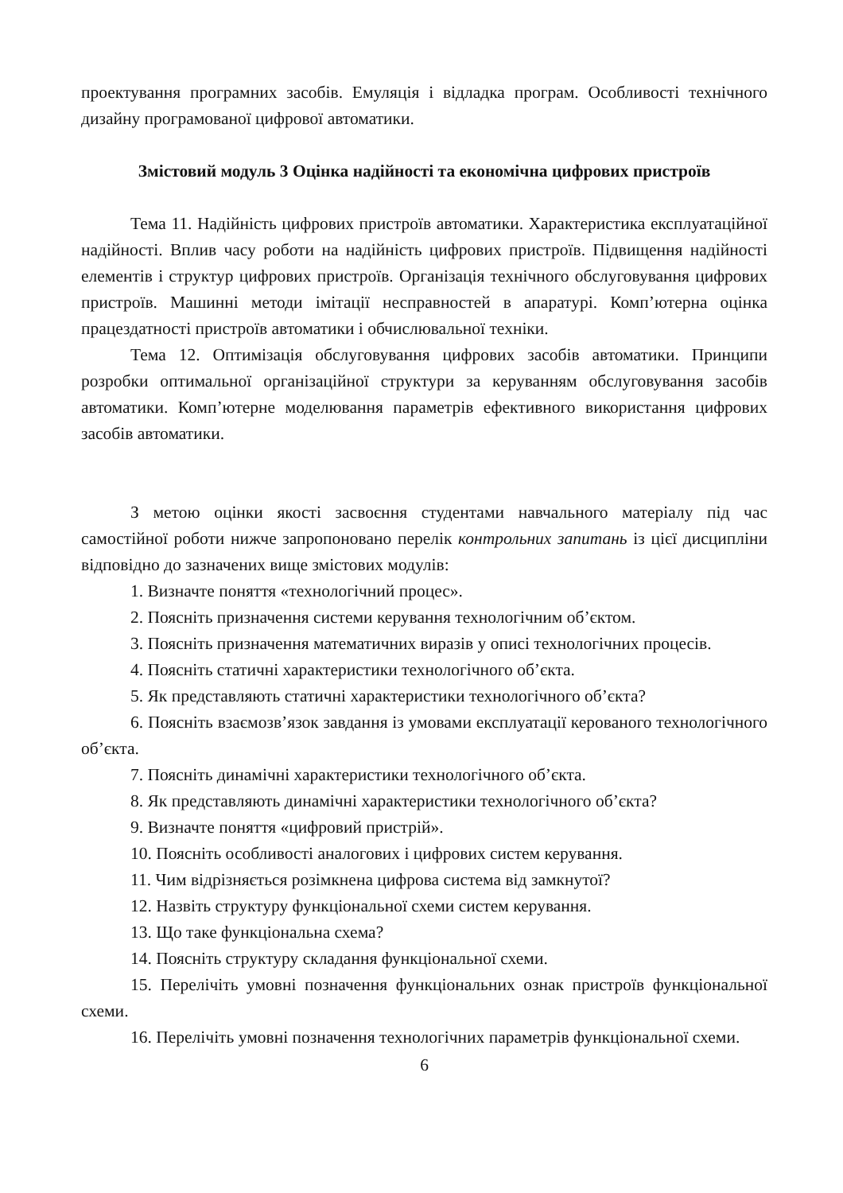проектування програмних засобів. Емуляція і відладка програм. Особливості технічного дизайну програмованої цифрової автоматики.
Змістовий модуль 3 Оцінка надійності та економічна цифрових пристроїв
Тема 11. Надійність цифрових пристроїв автоматики. Характеристика експлуатаційної надійності. Вплив часу роботи на надійність цифрових пристроїв. Підвищення надійності елементів і структур цифрових пристроїв. Організація технічного обслуговування цифрових пристроїв. Машинні методи імітації несправностей в апаратурі. Комп’ютерна оцінка працездатності пристроїв автоматики і обчислювальної техніки.
Тема 12. Оптимізація обслуговування цифрових засобів автоматики. Принципи розробки оптимальної організаційної структури за керуванням обслуговування засобів автоматики. Комп’ютерне моделювання параметрів ефективного використання цифрових засобів автоматики.
З метою оцінки якості засвоєння студентами навчального матеріалу під час самостійної роботи нижче запропоновано перелік контрольних запитань із цієї дисципліни відповідно до зазначених вище змістових модулів:
1. Визначте поняття «технологічний процес».
2. Поясніть призначення системи керування технологічним об’єктом.
3. Поясніть призначення математичних виразів у описі технологічних процесів.
4. Поясніть статичні характеристики технологічного об’єкта.
5. Як представляють статичні характеристики технологічного об’єкта?
6. Поясніть взаємозв’язок завдання із умовами експлуатації керованого технологічного об’єкта.
7. Поясніть динамічні характеристики технологічного об’єкта.
8. Як представляють динамічні характеристики технологічного об’єкта?
9. Визначте поняття «цифровий пристрій».
10. Поясніть особливості аналогових і цифрових систем керування.
11. Чим відрізняється розімкнена цифрова система від замкнутої?
12. Назвіть структуру функціональної схеми систем керування.
13. Що таке функціональна схема?
14. Поясніть структуру складання функціональної схеми.
15. Перелічіть умовні позначення функціональних ознак пристроїв функціональної схеми.
16. Перелічіть умовні позначення технологічних параметрів функціональної схеми.
6